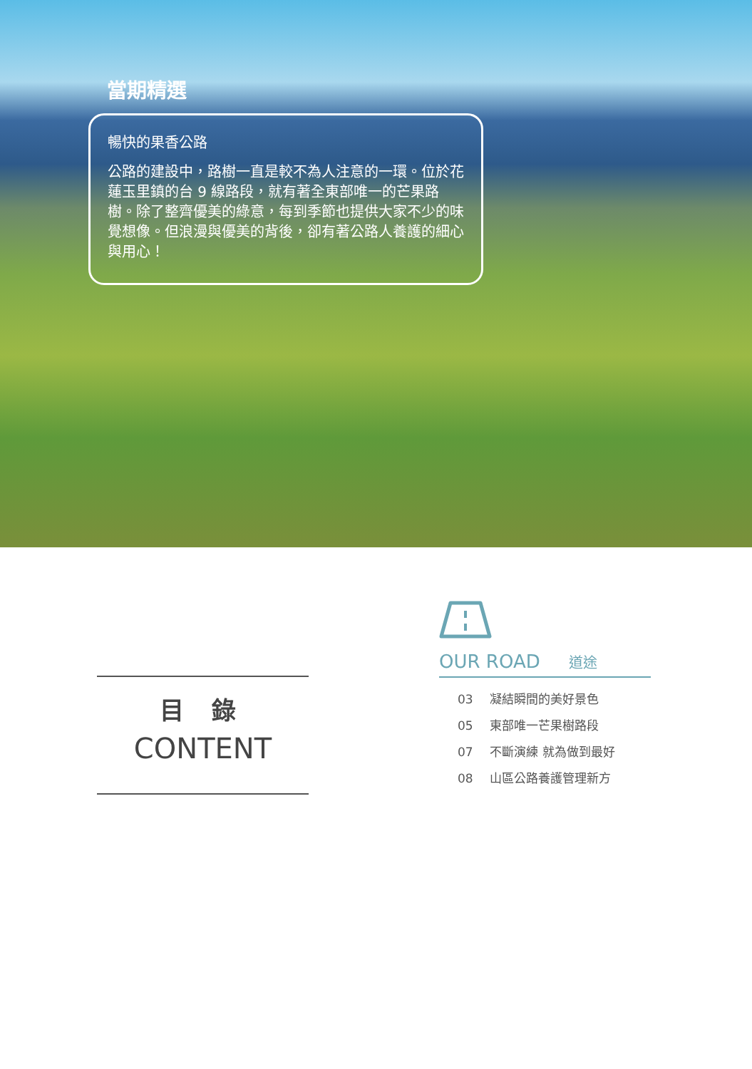當期精選
暢快的果香公路
公路的建設中，路樹一直是較不為人注意的一環。位於花蓮玉里鎮的台 9 線路段，就有著全東部唯一的芒果路樹。除了整齊優美的綠意，每到季節也提供大家不少的味覺想像。但浪漫與優美的背後，卻有著公路人養護的細心與用心！
目 錄
CONTENT
OUR ROAD 道途
03 凝結瞬間的美好景色
05 東部唯一芒果樹路段
07 不斷演練 就為做到最好
08 山區公路養護管理新方